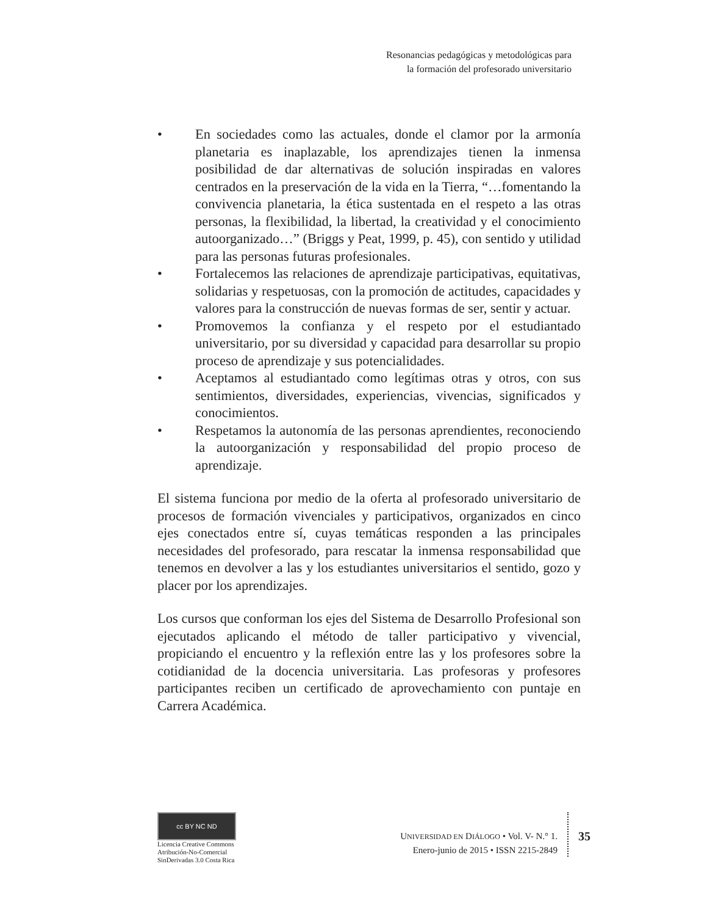Resonancias pedagógicas y metodológicas para
la formación del profesorado universitario
• En sociedades como las actuales, donde el clamor por la armonía planetaria es inaplazable, los aprendizajes tienen la inmensa posibilidad de dar alternativas de solución inspiradas en valores centrados en la preservación de la vida en la Tierra, “…fomentando la convivencia planetaria, la ética sustentada en el respeto a las otras personas, la flexibilidad, la libertad, la creatividad y el conocimiento autoorganizado…” (Briggs y Peat, 1999, p. 45), con sentido y utilidad para las personas futuras profesionales.
• Fortalecemos las relaciones de aprendizaje participativas, equitativas, solidarias y respetuosas, con la promoción de actitudes, capacidades y valores para la construcción de nuevas formas de ser, sentir y actuar.
• Promovemos la confianza y el respeto por el estudiantado universitario, por su diversidad y capacidad para desarrollar su propio proceso de aprendizaje y sus potencialidades.
• Aceptamos al estudiantado como legítimas otras y otros, con sus sentimientos, diversidades, experiencias, vivencias, significados y conocimientos.
• Respetamos la autonomía de las personas aprendientes, reconociendo la autoorganización y responsabilidad del propio proceso de aprendizaje.
El sistema funciona por medio de la oferta al profesorado universitario de procesos de formación vivenciales y participativos, organizados en cinco ejes conectados entre sí, cuyas temáticas responden a las principales necesidades del profesorado, para rescatar la inmensa responsabilidad que tenemos en devolver a las y los estudiantes universitarios el sentido, gozo y placer por los aprendizajes.
Los cursos que conforman los ejes del Sistema de Desarrollo Profesional son ejecutados aplicando el método de taller participativo y vivencial, propiciando el encuentro y la reflexión entre las y los profesores sobre la cotidianidad de la docencia universitaria. Las profesoras y profesores participantes reciben un certificado de aprovechamiento con puntaje en Carrera Académica.
cc BY NC ND
Licencia Creative Commons
Atribución-No-Comercial
SinDerivadas 3.0 Costa Rica
UNIVERSIDAD EN DIÁLOGO • Vol. V- N.° 1.
Enero-junio de 2015 • ISSN 2215-2849
35